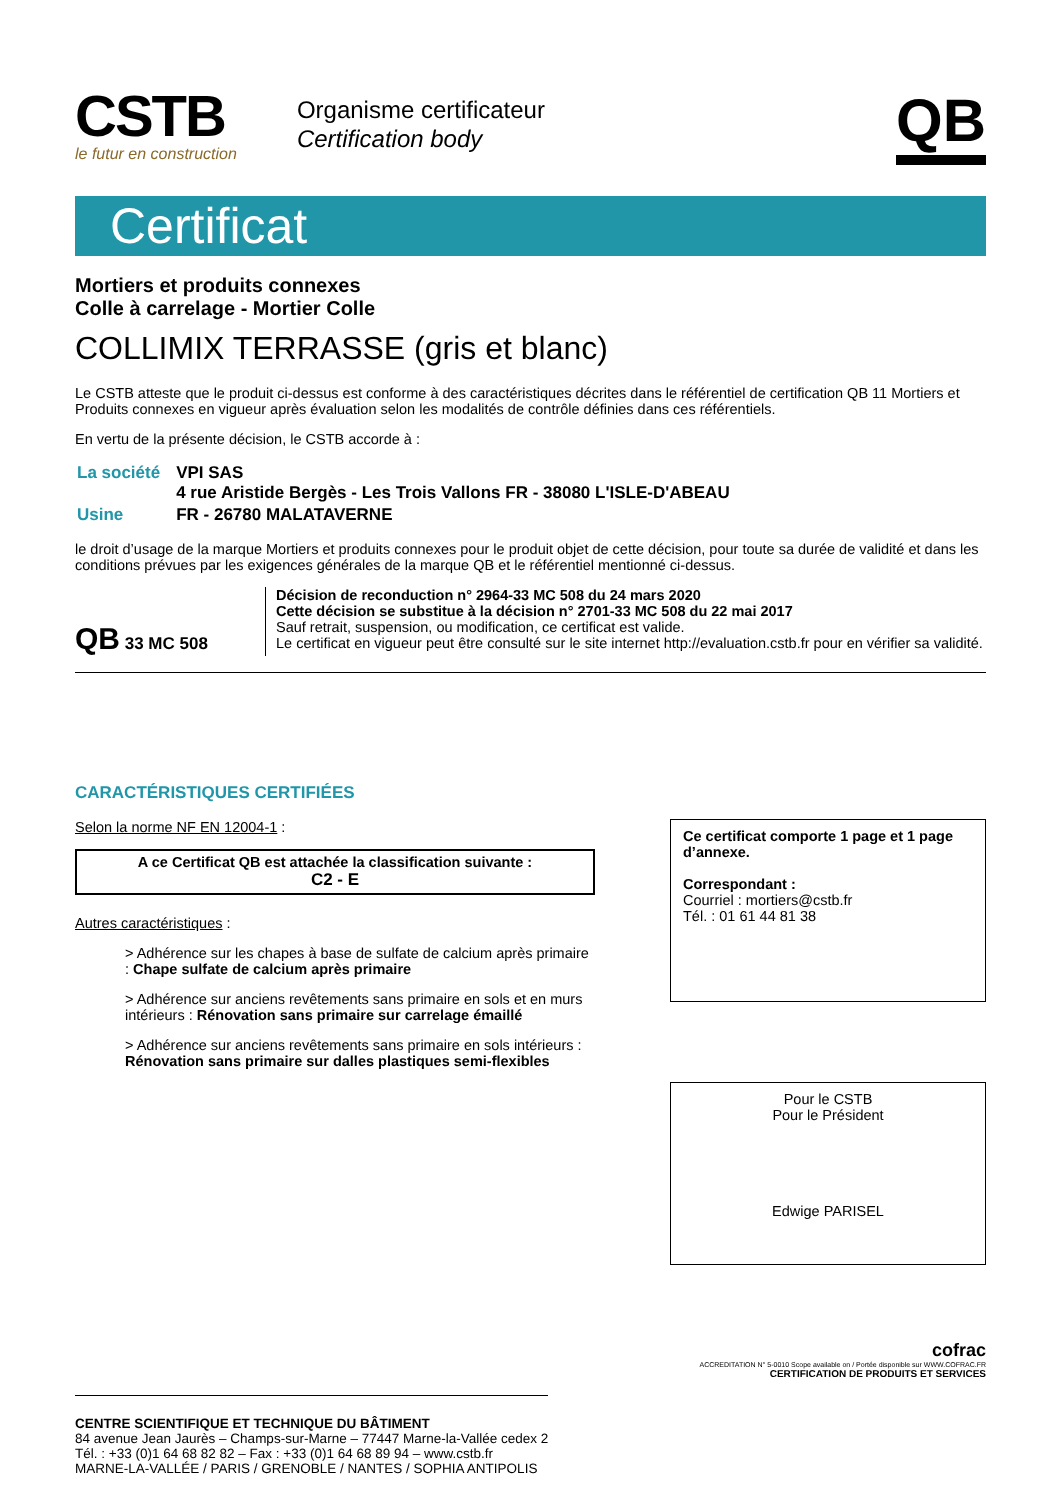CSTB
le futur en construction
Organisme certificateur
Certification body
QB
Certificat
Mortiers et produits connexes
Colle à carrelage - Mortier Colle
COLLIMIX TERRASSE (gris et blanc)
Le CSTB atteste que le produit ci-dessus est conforme à des caractéristiques décrites dans le référentiel de certification QB 11 Mortiers et Produits connexes en vigueur après évaluation selon les modalités de contrôle définies dans ces référentiels.
En vertu de la présente décision, le CSTB accorde à :
| La société | VPI SAS 4 rue Aristide Bergès - Les Trois Vallons FR - 38080 L'ISLE-D'ABEAU |
| Usine | FR - 26780 MALATAVERNE |
le droit d’usage de la marque Mortiers et produits connexes pour le produit objet de cette décision, pour toute sa durée de validité et dans les conditions prévues par les exigences générales de la marque QB et le référentiel mentionné ci-dessus.
QB 33 MC 508
Décision de reconduction n° 2964-33 MC 508 du 24 mars 2020
Cette décision se substitue à la décision n° 2701-33 MC 508 du 22 mai 2017
Sauf retrait, suspension, ou modification, ce certificat est valide.
Le certificat en vigueur peut être consulté sur le site internet http://evaluation.cstb.fr pour en vérifier sa validité.
CARACTÉRISTIQUES CERTIFIÉES
Selon la norme NF EN 12004-1 :
A ce Certificat QB est attachée la classification suivante :
C2 - E
Autres caractéristiques :
> Adhérence sur les chapes à base de sulfate de calcium après primaire : Chape sulfate de calcium après primaire
> Adhérence sur anciens revêtements sans primaire en sols et en murs intérieurs : Rénovation sans primaire sur carrelage émaillé
> Adhérence sur anciens revêtements sans primaire en sols intérieurs : Rénovation sans primaire sur dalles plastiques semi-flexibles
Ce certificat comporte 1 page et 1 page d’annexe.
Correspondant :
Courriel : mortiers@cstb.fr
Tél. : 01 61 44 81 38
Pour le CSTB
Pour le Président
Edwige PARISEL
CENTRE SCIENTIFIQUE ET TECHNIQUE DU BÂTIMENT
84 avenue Jean Jaurès – Champs-sur-Marne – 77447 Marne-la-Vallée cedex 2
Tél. : +33 (0)1 64 68 82 82 – Fax : +33 (0)1 64 68 89 94 – www.cstb.fr
MARNE-LA-VALLÉE / PARIS / GRENOBLE / NANTES / SOPHIA ANTIPOLIS
cofrac
ACCREDITATION N° 5-0010 Scope available on / Portée disponible sur WWW.COFRAC.FR
CERTIFICATION DE PRODUITS ET SERVICES